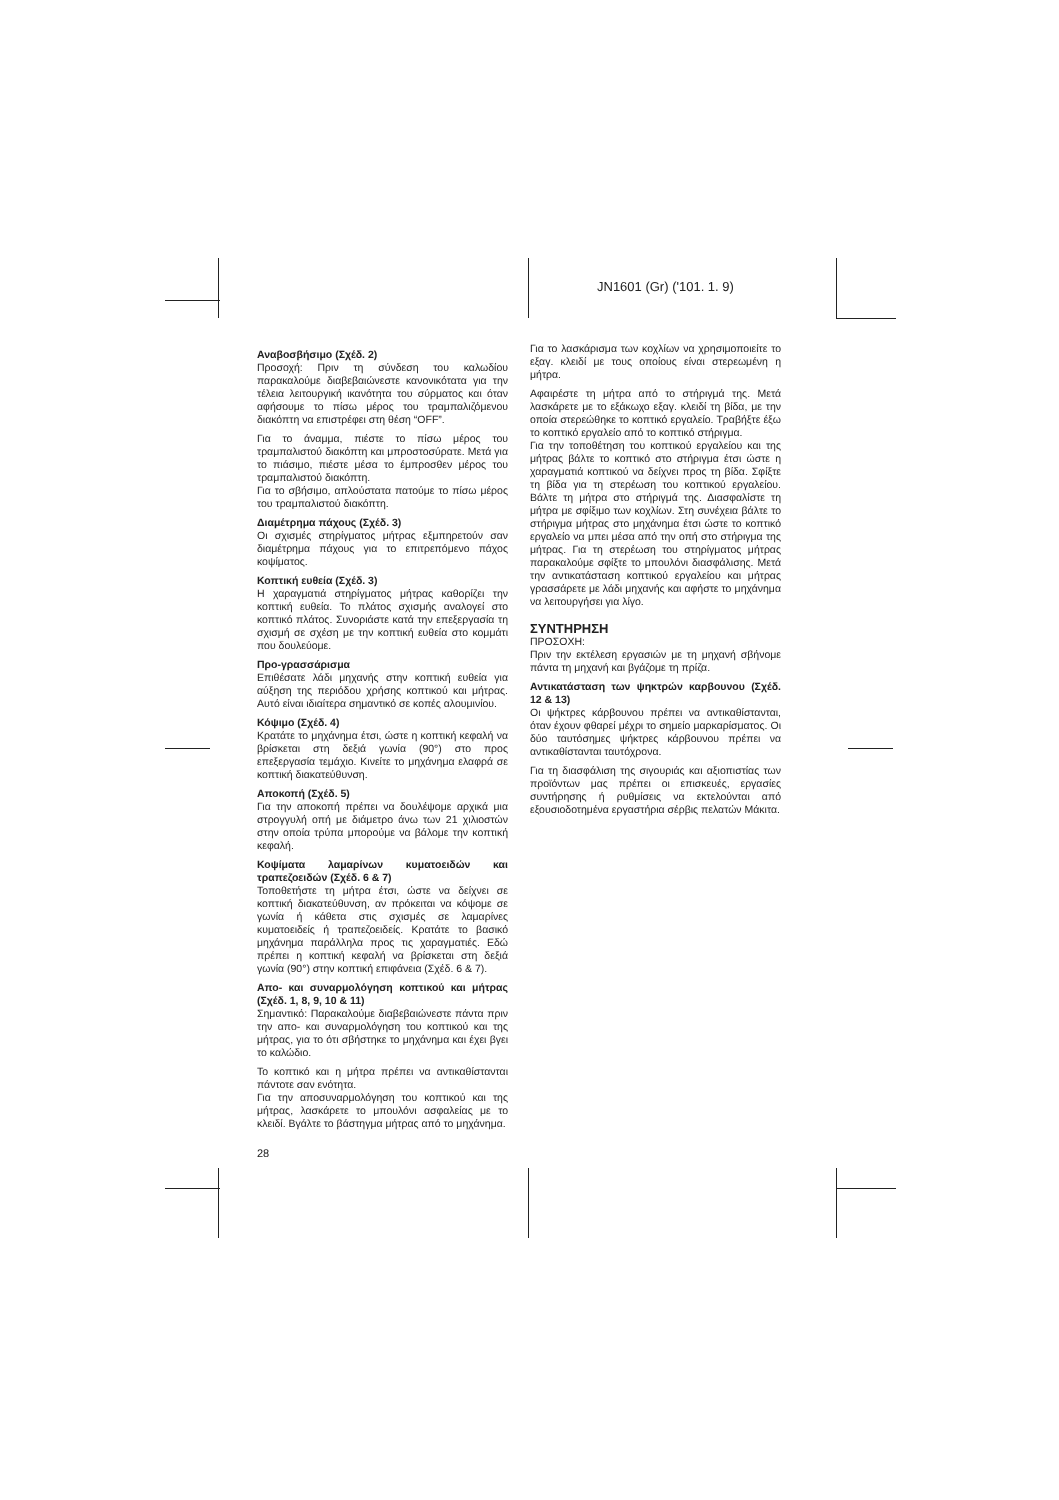JN1601 (Gr) ('101. 1. 9)
Αναβοσβήσιμο (Σχέδ. 2)
Προσοχή: Πριν τη σύνδεση του καλωδίου παρακαλούμε διαβεβαιώνεστε κανονικότατα για την τέλεια λειτουργική ικανότητα του σύρματος και όταν αφήσουμε το πίσω μέρος του τραμπαλιζόμενου διακόπτη να επιστρέφει στη θέση “OFF”.
Για το άναμμα, πιέστε το πίσω μέρος του τραμπαλιστού διακόπτη και μπροστοσύρατε. Μετά για το πιάσιμο, πιέστε μέσα το έμπροσθεν μέρος του τραμπαλιστού διακόπτη.
Για το σβήσιμο, απλούστατα πατούμε το πίσω μέρος του τραμπαλιστού διακόπτη.
Διαμέτρημα πάχους (Σχέδ. 3)
Οι σχισμές στηρίγματος μήτρας εξμπηρετούν σαν διαμέτρημα πάχους για το επιτρεπόμενο πάχος κοψίματος.
Κοπτική ευθεία (Σχέδ. 3)
Η χαραγματιά στηρίγματος μήτρας καθορίζει την κοπτική ευθεία. Το πλάτος σχισμής αναλογεί στο κοπτικό πλάτος. Συνοριάστε κατά την επεξεργασία τη σχισμή σε σχέση με την κοπτική ευθεία στο κομμάτι που δουλεύομε.
Προ-γρασσάρισμα
Επιθέσατε λάδι μηχανής στην κοπτική ευθεία για αύξηση της περιόδου χρήσης κοπτικού και μήτρας. Αυτό είναι ιδιαίτερα σημαντικό σε κοπές αλουμινίου.
Κόψιμο (Σχέδ. 4)
Κρατάτε το μηχάνημα έτσι, ώστε η κοπτική κεφαλή να βρίσκεται στη δεξιά γωνία (90°) στο προς επεξεργασία τεμάχιο. Κινείτε το μηχάνημα ελαφρά σε κοπτική διακατεύθυνση.
Αποκοπή (Σχέδ. 5)
Για την αποκοπή πρέπει να δουλέψομε αρχικά μια στρογγυλή οπή με διάμετρο άνω των 21 χιλιοστών στην οποία τρύπα μπορούμε να βάλομε την κοπτική κεφαλή.
Κοψίματα λαμαρίνων κυματοειδών και τραπεζοειδών (Σχέδ. 6 & 7)
Τοποθετήστε τη μήτρα έτσι, ώστε να δείχνει σε κοπτική διακατεύθυνση, αν πρόκειται να κόψομε σε γωνία ή κάθετα στις σχισμές σε λαμαρίνες κυματοειδείς ή τραπεζοειδείς. Κρατάτε το βασικό μηχάνημα παράλληλα προς τις χαραγματιές. Εδώ πρέπει η κοπτική κεφαλή να βρίσκεται στη δεξιά γωνία (90°) στην κοπτική επιφάνεια (Σχέδ. 6 & 7).
Απο- και συναρμολόγηση κοπτικού και μήτρας (Σχέδ. 1, 8, 9, 10 & 11)
Σημαντικό: Παρακαλούμε διαβεβαιώνεστε πάντα πριν την απο- και συναρμολόγηση του κοπτικού και της μήτρας, για το ότι σβήστηκε το μηχάνημα και έχει βγει το καλώδιο.
Το κοπτικό και η μήτρα πρέπει να αντικαθίστανται πάντοτε σαν ενότητα.
Για την αποσυναρμολόγηση του κοπτικού και της μήτρας, λασκάρετε το μπουλόνι ασφαλείας με το κλειδί. Βγάλτε το βάστηγμα μήτρας από το μηχάνημα.
Για το λασκάρισμα των κοχλίων να χρησιμοποιείτε το εξαγ. κλειδί με τους οποίους είναι στερεωμένη η μήτρα.
Αφαιρέστε τη μήτρα από το στήριγμά της. Μετά λασκάρετε με το εξάκωχο εξαγ. κλειδί τη βίδα, με την οποία στερεώθηκε το κοπτικό εργαλείο. Τραβήξτε έξω το κοπτικό εργαλείο από το κοπτικό στήριγμα.
Για την τοποθέτηση του κοπτικού εργαλείου και της μήτρας βάλτε το κοπτικό στο στήριγμα έτσι ώστε η χαραγματιά κοπτικού να δείχνει προς τη βίδα. Σφίξτε τη βίδα για τη στερέωση του κοπτικού εργαλείου. Βάλτε τη μήτρα στο στήριγμά της. Διασφαλίστε τη μήτρα με σφίξιμο των κοχλίων. Στη συνέχεια βάλτε το στήριγμα μήτρας στο μηχάνημα έτσι ώστε το κοπτικό εργαλείο να μπει μέσα από την οπή στο στήριγμα της μήτρας. Για τη στερέωση του στηρίγματος μήτρας παρακαλούμε σφίξτε το μπουλόνι διασφάλισης. Μετά την αντικατάσταση κοπτικού εργαλείου και μήτρας γρασσάρετε με λάδι μηχανής και αφήστε το μηχάνημα να λειτουργήσει για λίγο.
ΣΥΝΤΗΡΗΣΗ
ΠΡΟΣΟΧΗ:
Πριν την εκτέλεση εργασιών με τη μηχανή σβήνομε πάντα τη μηχανή και βγάζομε τη πρίζα.
Αντικατάσταση των ψηκτρών καρβουνου (Σχέδ. 12 & 13)
Οι ψήκτρες κάρβουνου πρέπει να αντικαθίστανται, όταν έχουν φθαρεί μέχρι το σημείο μαρκαρίσματος. Οι δύο ταυτόσημες ψήκτρες κάρβουνου πρέπει να αντικαθίστανται ταυτόχρονα.
Για τη διασφάλιση της σιγουριάς και αξιοπιστίας των προϊόντων μας πρέπει οι επισκευές, εργασίες συντήρησης ή ρυθμίσεις να εκτελούνται από εξουσιοδοτημένα εργαστήρια σέρβις πελατών Μάκιτα.
28